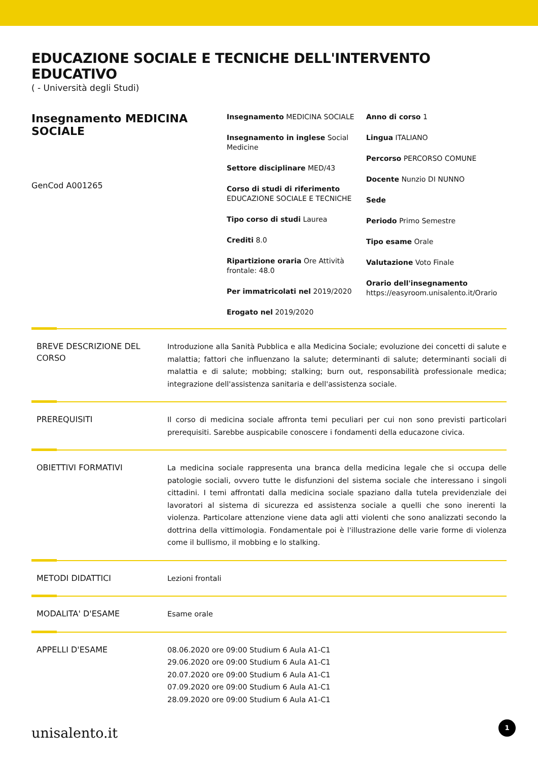EDUCAZIONE SOCIALE E TECNICHE DELL'INTERVENTO EDUCATIVO
( - Università degli Studi)
Insegnamento MEDICINA SOCIALE
GenCod A001265
Insegnamento MEDICINA SOCIALE
Insegnamento in inglese Social Medicine
Settore disciplinare MED/43
Corso di studi di riferimento EDUCAZIONE SOCIALE E TECNICHE
Tipo corso di studi Laurea
Crediti 8.0
Ripartizione oraria Ore Attività frontale: 48.0
Per immatricolati nel 2019/2020
Erogato nel 2019/2020
Anno di corso 1
Lingua ITALIANO
Percorso PERCORSO COMUNE
Docente Nunzio DI NUNNO
Sede
Periodo Primo Semestre
Tipo esame Orale
Valutazione Voto Finale
Orario dell'insegnamento
https://easyroom.unisalento.it/Orario
BREVE DESCRIZIONE DEL CORSO
Introduzione alla Sanità Pubblica e alla Medicina Sociale; evoluzione dei concetti di salute e malattia; fattori che influenzano la salute; determinanti di salute; determinanti sociali di malattia e di salute; mobbing; stalking; burn out, responsabilità professionale medica; integrazione dell'assistenza sanitaria e dell'assistenza sociale.
PREREQUISITI
Il corso di medicina sociale affronta temi peculiari per cui non sono previsti particolari prerequisiti. Sarebbe auspicabile conoscere i fondamenti della educazone civica.
OBIETTIVI FORMATIVI
La medicina sociale rappresenta una branca della medicina legale che si occupa delle patologie sociali, ovvero tutte le disfunzioni del sistema sociale che interessano i singoli cittadini. I temi affrontati dalla medicina sociale spaziano dalla tutela previdenziale dei lavoratori al sistema di sicurezza ed assistenza sociale a quelli che sono inerenti la violenza. Particolare attenzione viene data agli atti violenti che sono analizzati secondo la dottrina della vittimologia. Fondamentale poi è l'illustrazione delle varie forme di violenza come il bullismo, il mobbing e lo stalking.
METODI DIDATTICI
Lezioni frontali
MODALITA' D'ESAME
Esame orale
APPELLI D'ESAME
08.06.2020 ore 09:00 Studium 6 Aula A1-C1
29.06.2020 ore 09:00 Studium 6 Aula A1-C1
20.07.2020 ore 09:00 Studium 6 Aula A1-C1
07.09.2020 ore 09:00 Studium 6 Aula A1-C1
28.09.2020 ore 09:00 Studium 6 Aula A1-C1
unisalento.it 1